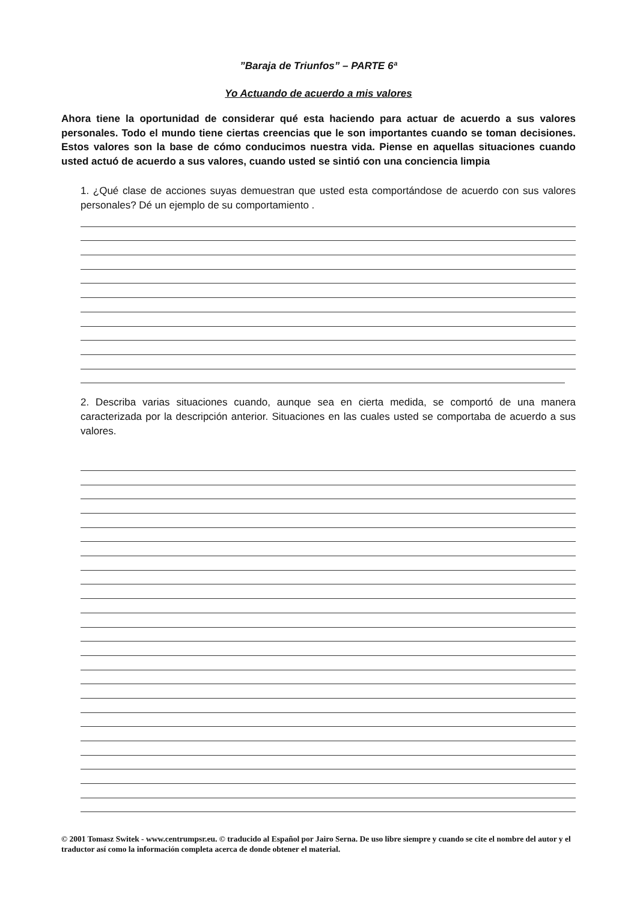”Baraja de Triunfos” – PARTE 6ª
Yo Actuando de acuerdo a mis valores
Ahora tiene la oportunidad de considerar qué esta haciendo para actuar de acuerdo a sus valores personales. Todo el mundo tiene ciertas creencias que le son importantes cuando se toman decisiones. Estos valores son la base de cómo conducimos nuestra vida. Piense en aquellas situaciones cuando usted actuó de acuerdo a sus valores, cuando usted se sintió con una conciencia limpia
1. ¿Qué clase de acciones suyas demuestran que usted esta comportándose de acuerdo con sus valores personales? Dé un ejemplo de su comportamiento .
2. Describa varias situaciones cuando, aunque sea en cierta medida, se comportó de una manera caracterizada por la descripción anterior. Situaciones en las cuales usted se comportaba de acuerdo a sus valores.
© 2001 Tomasz Switek - www.centrumpsr.eu. © traducido al Español por Jairo Serna. De uso libre siempre y cuando se cite el nombre del autor y el traductor así como la información completa acerca de donde obtener el material.